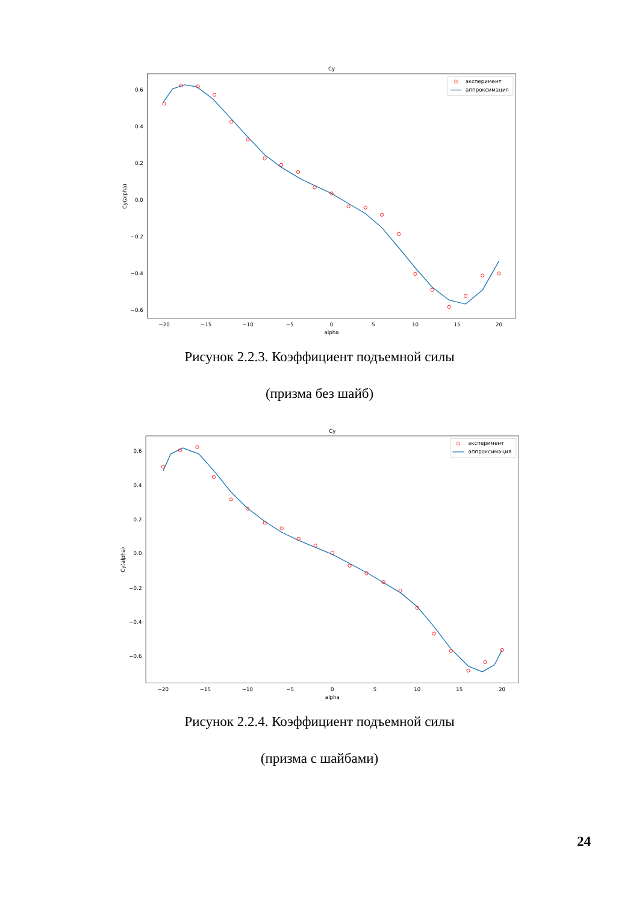Cy
0.6
0.4
0.2
0.0
−0.2
−0.4
−0.6
−20
−15
−10
−5
0
5
10
15
20
alpha
Cy(alpha)
эксперимент
аппроксимация
Рисунок 2.2.3. Коэффициент подъемной силы
(призма без шайб)
Cy
0.6
0.4
0.2
0.0
−0.2
−0.4
−0.6
−20
−15
−10
−5
0
5
10
15
20
alpha
Cy(alpha)
эксперимент
аппроксимация
Рисунок 2.2.4. Коэффициент подъемной силы
(призма с шайбами)
24